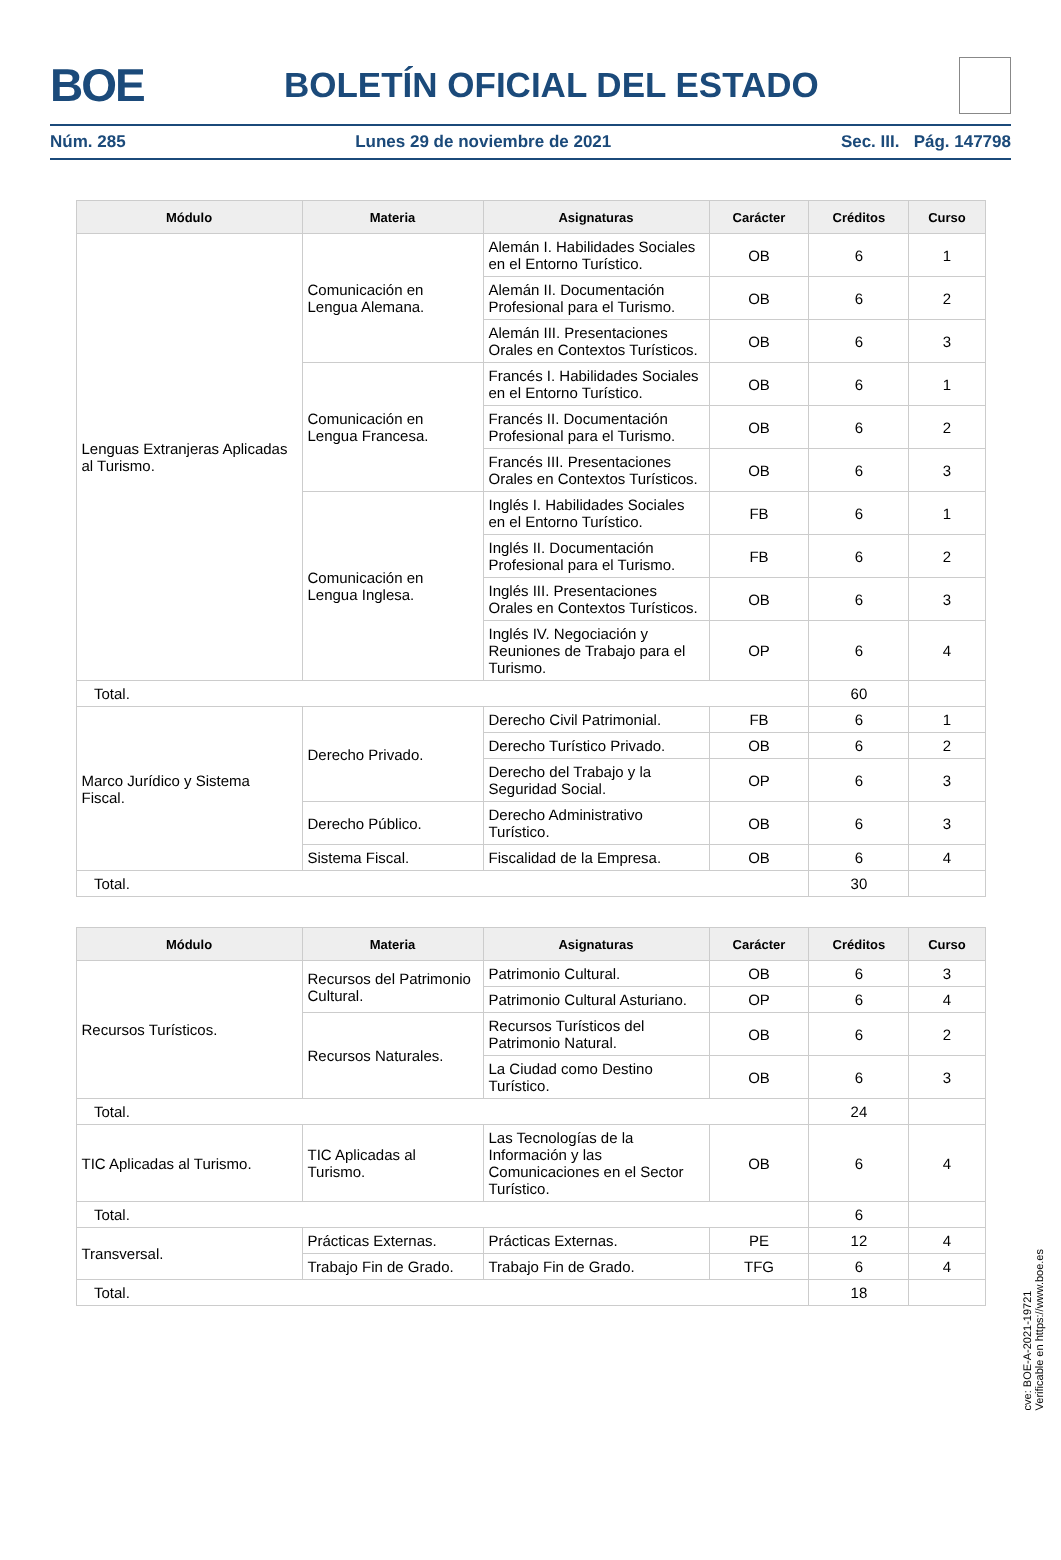BOE
BOLETÍN OFICIAL DEL ESTADO
Núm. 285 Lunes 29 de noviembre de 2021 Sec. III. Pág. 147798
| Módulo | Materia | Asignaturas | Carácter | Créditos | Curso |
| --- | --- | --- | --- | --- | --- |
| Lenguas Extranjeras Aplicadas al Turismo. | Comunicación en Lengua Alemana. | Alemán I. Habilidades Sociales en el Entorno Turístico. | OB | 6 | 1 |
| | | Alemán II. Documentación Profesional para el Turismo. | OB | 6 | 2 |
| | | Alemán III. Presentaciones Orales en Contextos Turísticos. | OB | 6 | 3 |
| | Comunicación en Lengua Francesa. | Francés I. Habilidades Sociales en el Entorno Turístico. | OB | 6 | 1 |
| | | Francés II. Documentación Profesional para el Turismo. | OB | 6 | 2 |
| | | Francés III. Presentaciones Orales en Contextos Turísticos. | OB | 6 | 3 |
| | Comunicación en Lengua Inglesa. | Inglés I. Habilidades Sociales en el Entorno Turístico. | FB | 6 | 1 |
| | | Inglés II. Documentación Profesional para el Turismo. | FB | 6 | 2 |
| | | Inglés III. Presentaciones Orales en Contextos Turísticos. | OB | 6 | 3 |
| | | Inglés IV. Negociación y Reuniones de Trabajo para el Turismo. | OP | 6 | 4 |
| Total. | | | | 60 | |
| Marco Jurídico y Sistema Fiscal. | Derecho Privado. | Derecho Civil Patrimonial. | FB | 6 | 1 |
| | | Derecho Turístico Privado. | OB | 6 | 2 |
| | | Derecho del Trabajo y la Seguridad Social. | OP | 6 | 3 |
| | Derecho Público. | Derecho Administrativo Turístico. | OB | 6 | 3 |
| | Sistema Fiscal. | Fiscalidad de la Empresa. | OB | 6 | 4 |
| Total. | | | | 30 | |
| Módulo | Materia | Asignaturas | Carácter | Créditos | Curso |
| --- | --- | --- | --- | --- | --- |
| Recursos Turísticos. | Recursos del Patrimonio Cultural. | Patrimonio Cultural. | OB | 6 | 3 |
| | | Patrimonio Cultural Asturiano. | OP | 6 | 4 |
| | Recursos Naturales. | Recursos Turísticos del Patrimonio Natural. | OB | 6 | 2 |
| | | La Ciudad como Destino Turístico. | OB | 6 | 3 |
| Total. | | | | 24 | |
| TIC Aplicadas al Turismo. | TIC Aplicadas al Turismo. | Las Tecnologías de la Información y las Comunicaciones en el Sector Turístico. | OB | 6 | 4 |
| Total. | | | | 6 | |
| Transversal. | Prácticas Externas. | Prácticas Externas. | PE | 12 | 4 |
| | Trabajo Fin de Grado. | Trabajo Fin de Grado. | TFG | 6 | 4 |
| Total. | | | | 18 | |
cve: BOE-A-2021-19721
Verificable en https://www.boe.es